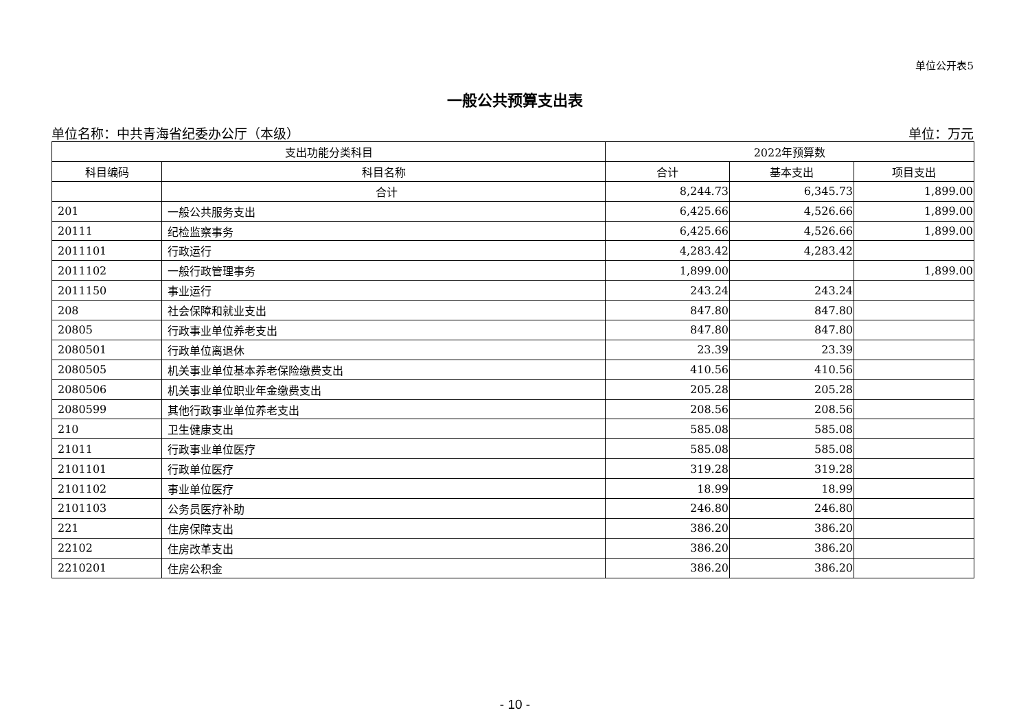单位公开表5
一般公共预算支出表
单位名称：中共青海省纪委办公厅（本级） 单位：万元
| 支出功能分类科目 | | 2022年预算数 | | |
| --- | --- | --- | --- | --- |
| 科目编码 | 科目名称 | 合计 | 基本支出 | 项目支出 |
| | 合计 | 8,244.73 | 6,345.73 | 1,899.00 |
| 201 | 一般公共服务支出 | 6,425.66 | 4,526.66 | 1,899.00 |
| 20111 | 纪检监察事务 | 6,425.66 | 4,526.66 | 1,899.00 |
| 2011101 | 行政运行 | 4,283.42 | 4,283.42 | |
| 2011102 | 一般行政管理事务 | 1,899.00 | | 1,899.00 |
| 2011150 | 事业运行 | 243.24 | 243.24 | |
| 208 | 社会保障和就业支出 | 847.80 | 847.80 | |
| 20805 | 行政事业单位养老支出 | 847.80 | 847.80 | |
| 2080501 | 行政单位离退休 | 23.39 | 23.39 | |
| 2080505 | 机关事业单位基本养老保险缴费支出 | 410.56 | 410.56 | |
| 2080506 | 机关事业单位职业年金缴费支出 | 205.28 | 205.28 | |
| 2080599 | 其他行政事业单位养老支出 | 208.56 | 208.56 | |
| 210 | 卫生健康支出 | 585.08 | 585.08 | |
| 21011 | 行政事业单位医疗 | 585.08 | 585.08 | |
| 2101101 | 行政单位医疗 | 319.28 | 319.28 | |
| 2101102 | 事业单位医疗 | 18.99 | 18.99 | |
| 2101103 | 公务员医疗补助 | 246.80 | 246.80 | |
| 221 | 住房保障支出 | 386.20 | 386.20 | |
| 22102 | 住房改革支出 | 386.20 | 386.20 | |
| 2210201 | 住房公积金 | 386.20 | 386.20 | |
- 10 -